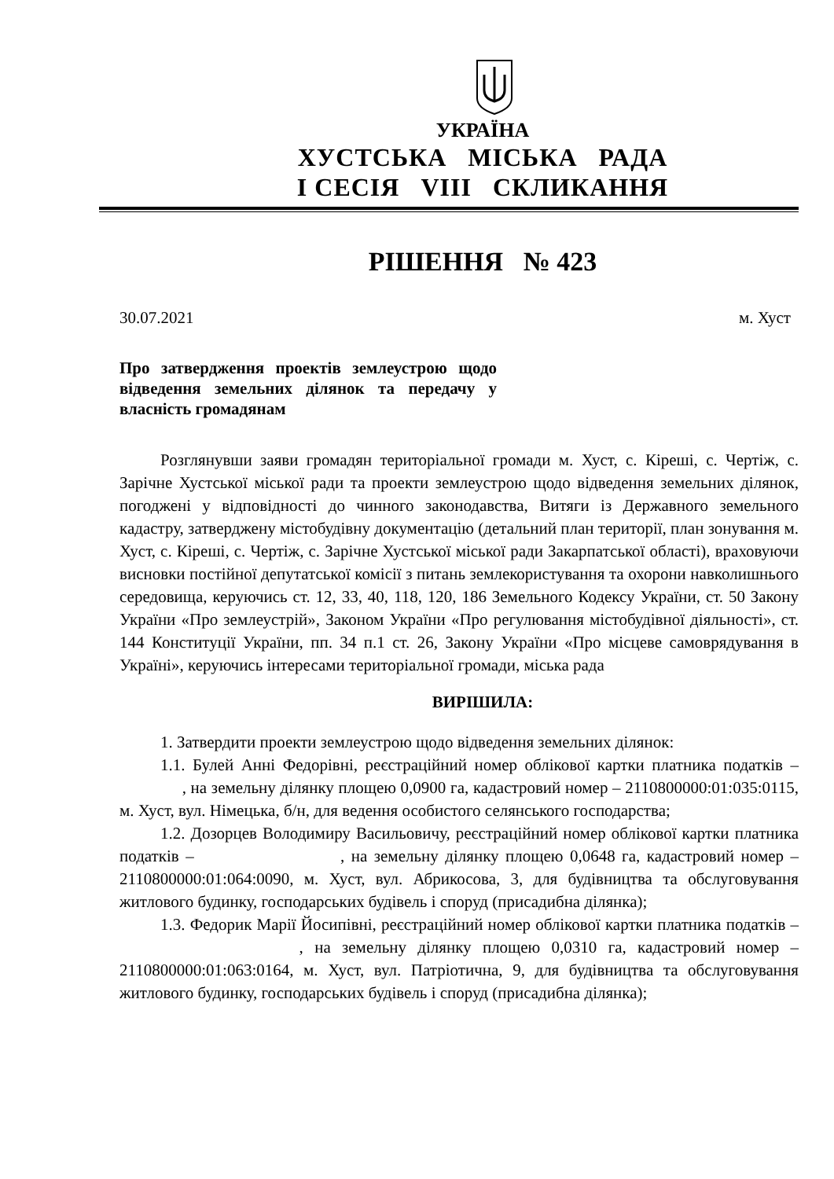УКРАЇНА
ХУСТСЬКА МІСЬКА РАДА
I СЕСІЯ VIII СКЛИКАННЯ
РІШЕННЯ № 423
30.07.2021 м. Хуст
Про затвердження проектів землеустрою щодо відведення земельних ділянок та передачу у власність громадянам
Розглянувши заяви громадян територіальної громади м. Хуст, с. Кіреші, с. Чертіж, с. Зарічне Хустської міської ради та проекти землеустрою щодо відведення земельних ділянок, погоджені у відповідності до чинного законодавства, Витяги із Державного земельного кадастру, затверджену містобудівну документацію (детальний план території, план зонування м. Хуст, с. Кіреші, с. Чертіж, с. Зарічне Хустської міської ради Закарпатської області), враховуючи висновки постійної депутатської комісії з питань землекористування та охорони навколишнього середовища, керуючись ст. 12, 33, 40, 118, 120, 186 Земельного Кодексу України, ст. 50 Закону України «Про землеустрій», Законом України «Про регулювання містобудівної діяльності», ст. 144 Конституції України, пп. 34 п.1 ст. 26, Закону України «Про місцеве самоврядування в Україні», керуючись інтересами територіальної громади, міська рада
ВИРІШИЛА:
1. Затвердити проекти землеустрою щодо відведення земельних ділянок:
1.1. Булей Анні Федорівні, реєстраційний номер облікової картки платника податків – , на земельну ділянку площею 0,0900 га, кадастровий номер – 2110800000:01:035:0115, м. Хуст, вул. Німецька, б/н, для ведення особистого селянського господарства;
1.2. Дозорцев Володимиру Васильовичу, реєстраційний номер облікової картки платника податків – , на земельну ділянку площею 0,0648 га, кадастровий номер – 2110800000:01:064:0090, м. Хуст, вул. Абрикосова, 3, для будівництва та обслуговування житлового будинку, господарських будівель і споруд (присадибна ділянка);
1.3. Федорик Марії Йосипівні, реєстраційний номер облікової картки платника податків – , на земельну ділянку площею 0,0310 га, кадастровий номер – 2110800000:01:063:0164, м. Хуст, вул. Патріотична, 9, для будівництва та обслуговування житлового будинку, господарських будівель і споруд (присадибна ділянка);